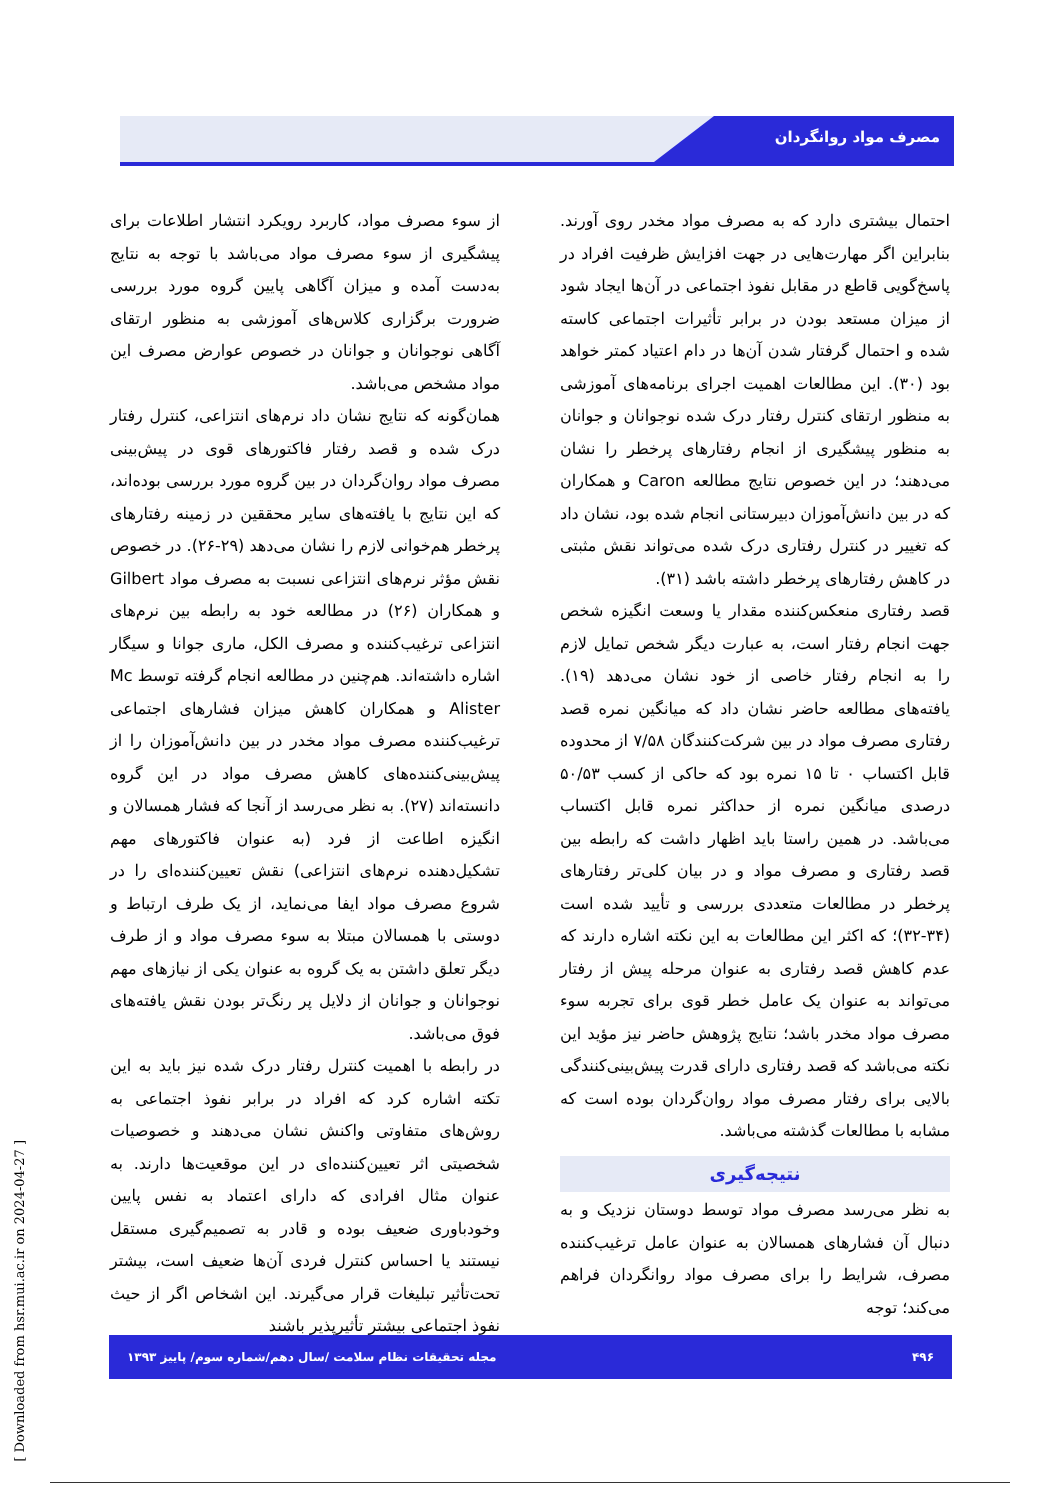مصرف مواد روانگردان
از سوء مصرف مواد، کاربرد رویکرد انتشار اطلاعات برای پیشگیری از سوء مصرف مواد می‌باشد با توجه به نتایج به‌دست آمده و میزان آگاهی پایین گروه مورد بررسی ضرورت برگزاری کلاس‌های آموزشی به منظور ارتقای آگاهی نوجوانان و جوانان در خصوص عوارض مصرف این مواد مشخص می‌باشد.
همان‌گونه که نتایج نشان داد نرم‌های انتزاعی، کنترل رفتار درک شده و قصد رفتار فاکتورهای قوی در پیش‌بینی مصرف مواد روان‌گردان در بین گروه مورد بررسی بوده‌اند، که این نتایج با یافته‌های سایر محققین در زمینه رفتارهای پرخطر هم‌خوانی لازم را نشان می‌دهد (۲۹-۲۶). در خصوص نقش مؤثر نرم‌های انتزاعی نسبت به مصرف مواد Gilbert و همکاران (۲۶) در مطالعه خود به رابطه بین نرم‌های انتزاعی ترغیب‌کننده و مصرف الکل، ماری جوانا و سیگار اشاره داشته‌اند. هم‌چنین در مطالعه انجام گرفته توسط Mc Alister و همکاران کاهش میزان فشارهای اجتماعی ترغیب‌کننده مصرف مواد مخدر در بین دانش‌آموزان را از پیش‌بینی‌کننده‌های کاهش مصرف مواد در این گروه دانسته‌اند (۲۷). به نظر می‌رسد از آنجا که فشار همسالان و انگیزه اطاعت از فرد (به عنوان فاکتورهای مهم تشکیل‌دهنده نرم‌های انتزاعی) نقش تعیین‌کننده‌ای را در شروع مصرف مواد ایفا می‌نماید، از یک طرف ارتباط و دوستی با همسالان مبتلا به سوء مصرف مواد و از طرف دیگر تعلق داشتن به یک گروه به عنوان یکی از نیازهای مهم نوجوانان و جوانان از دلایل پر رنگ‌تر بودن نقش یافته‌های فوق می‌باشد.
در رابطه با اهمیت کنترل رفتار درک شده نیز باید به این تکته اشاره کرد که افراد در برابر نفوذ اجتماعی به روش‌های متفاوتی واکنش نشان می‌دهند و خصوصیات شخصیتی اثر تعیین‌کننده‌ای در این موقعیت‌ها دارند. به عنوان مثال افرادی که دارای اعتماد به نفس پایین وخودباوری ضعیف بوده و قادر به تصمیم‌گیری مستقل نیستند یا احساس کنترل فردی آن‌ها ضعیف است، بیشتر تحت‌تأثیر تبلیغات قرار می‌گیرند. این اشخاص اگر از حیث نفوذ اجتماعی بیشتر تأثیرپذیر باشند
احتمال بیشتری دارد که به مصرف مواد مخدر روی آورند. بنابراین اگر مهارت‌هایی در جهت افزایش ظرفیت افراد در پاسخ‌گویی قاطع در مقابل نفوذ اجتماعی در آن‌ها ایجاد شود از میزان مستعد بودن در برابر تأثیرات اجتماعی کاسته شده و احتمال گرفتار شدن آن‌ها در دام اعتیاد کمتر خواهد بود (۳۰). این مطالعات اهمیت اجرای برنامه‌های آموزشی به منظور ارتقای کنترل رفتار درک شده نوجوانان و جوانان به منظور پیشگیری از انجام رفتارهای پرخطر را نشان می‌دهند؛ در این خصوص نتایج مطالعه Caron و همکاران که در بین دانش‌آموزان دبیرستانی انجام شده بود، نشان داد که تغییر در کنترل رفتاری درک شده می‌تواند نقش مثبتی در کاهش رفتارهای پرخطر داشته باشد (۳۱).
قصد رفتاری منعکس‌کننده مقدار یا وسعت انگیزه شخص جهت انجام رفتار است، به عبارت دیگر شخص تمایل لازم را به انجام رفتار خاصی از خود نشان می‌دهد (۱۹). یافته‌های مطالعه حاضر نشان داد که میانگین نمره قصد رفتاری مصرف مواد در بین شرکت‌کنندگان ۷/۵۸ از محدوده قابل اکتساب ۰ تا ۱۵ نمره بود که حاکی از کسب ۵۰/۵۳ درصدی میانگین نمره از حداکثر نمره قابل اکتساب می‌باشد. در همین راستا باید اظهار داشت که رابطه بین قصد رفتاری و مصرف مواد و در بیان کلی‌تر رفتارهای پرخطر در مطالعات متعددی بررسی و تأیید شده است (۳۴-۳۲)؛ که اکثر این مطالعات به این نکته اشاره دارند که عدم کاهش قصد رفتاری به عنوان مرحله پیش از رفتار می‌تواند به عنوان یک عامل خطر قوی برای تجربه سوء مصرف مواد مخدر باشد؛ نتایج پژوهش حاضر نیز مؤید این نکته می‌باشد که قصد رفتاری دارای قدرت پیش‌بینی‌کنندگی بالایی برای رفتار مصرف مواد روان‌گردان بوده است که مشابه با مطالعات گذشته می‌باشد.
نتیجه‌گیری
به نظر می‌رسد مصرف مواد توسط دوستان نزدیک و به دنبال آن فشارهای همسالان به عنوان عامل ترغیب‌کننده مصرف، شرایط را برای مصرف مواد روانگردان فراهم می‌کند؛ توجه
۴۹۶ مجله تحقیقات نظام سلامت /سال دهم/شماره سوم/ پاییز ۱۳۹۳
[ Downloaded from hsr.mui.ac.ir on 2024-04-27 ]